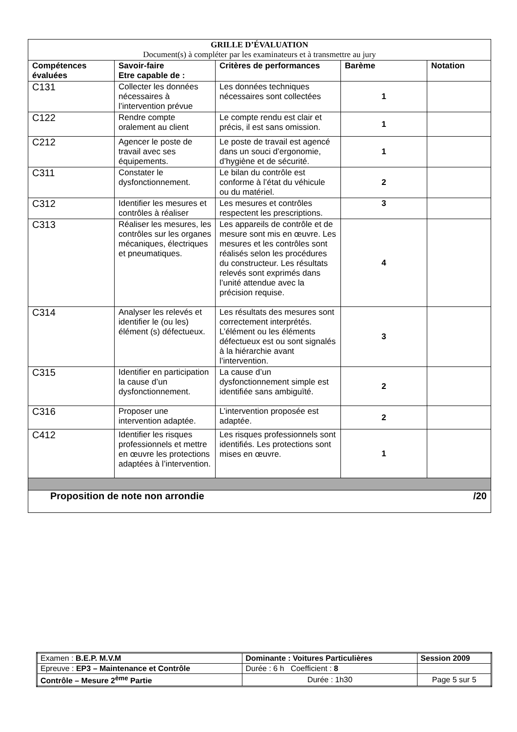| GRILLE D’ÉVALUATION Document(s) à compléter par les examinateurs et à transmettre au jury | | | | |
| --- | --- | --- | --- | --- |
| Compétences évaluées | Savoir-faire Etre capable de : | Critères de performances | Barème | Notation |
| C131 | Collecter les données nécessaires à l’intervention prévue | Les données techniques nécessaires sont collectées | 1 | |
| C122 | Rendre compte oralement au client | Le compte rendu est clair et précis, il est sans omission. | 1 | |
| C212 | Agencer le poste de travail avec ses équipements. | Le poste de travail est agencé dans un souci d’ergonomie, d’hygiène et de sécurité. | 1 | |
| C311 | Constater le dysfonctionnement. | Le bilan du contrôle est conforme à l’état du véhicule ou du matériel. | 2 | |
| C312 | Identifier les mesures et contrôles à réaliser | Les mesures et contrôles respectent les prescriptions. | 3 | |
| C313 | Réaliser les mesures, les contrôles sur les organes mécaniques, électriques et pneumatiques. | Les appareils de contrôle et de mesure sont mis en œuvre. Les mesures et les contrôles sont réalisés selon les procédures du constructeur. Les résultats relevés sont exprimés dans l’unité attendue avec la précision requise. | 4 | |
| C314 | Analyser les relevés et identifier le (ou les) élément (s) défectueux. | Les résultats des mesures sont correctement interprétés. L’élément ou les éléments défectueux est ou sont signalés à la hiérarchie avant l’intervention. | 3 | |
| C315 | Identifier en participation la cause d’un dysfonctionnement. | La cause d’un dysfonctionnement simple est identifiée sans ambiguïté. | 2 | |
| C316 | Proposer une intervention adaptée. | L’intervention proposée est adaptée. | 2 | |
| C412 | Identifier les risques professionnels et mettre en œuvre les protections adaptées à l’intervention. | Les risques professionnels sont identifiés. Les protections sont mises en œuvre. | 1 | |
| Proposition de note non arrondie | | | | /20 |
| Examen : B.E.P. M.V.M | Dominante : Voitures Particulières | | Session 2009 |
| Epreuve : EP3 – Maintenance et Contrôle | | Durée : 6 h Coefficient : 8 | |
| Contrôle – Mesure 2<sup>ème</sup> Partie | | Durée : 1h30 | Page 5 sur 5 |